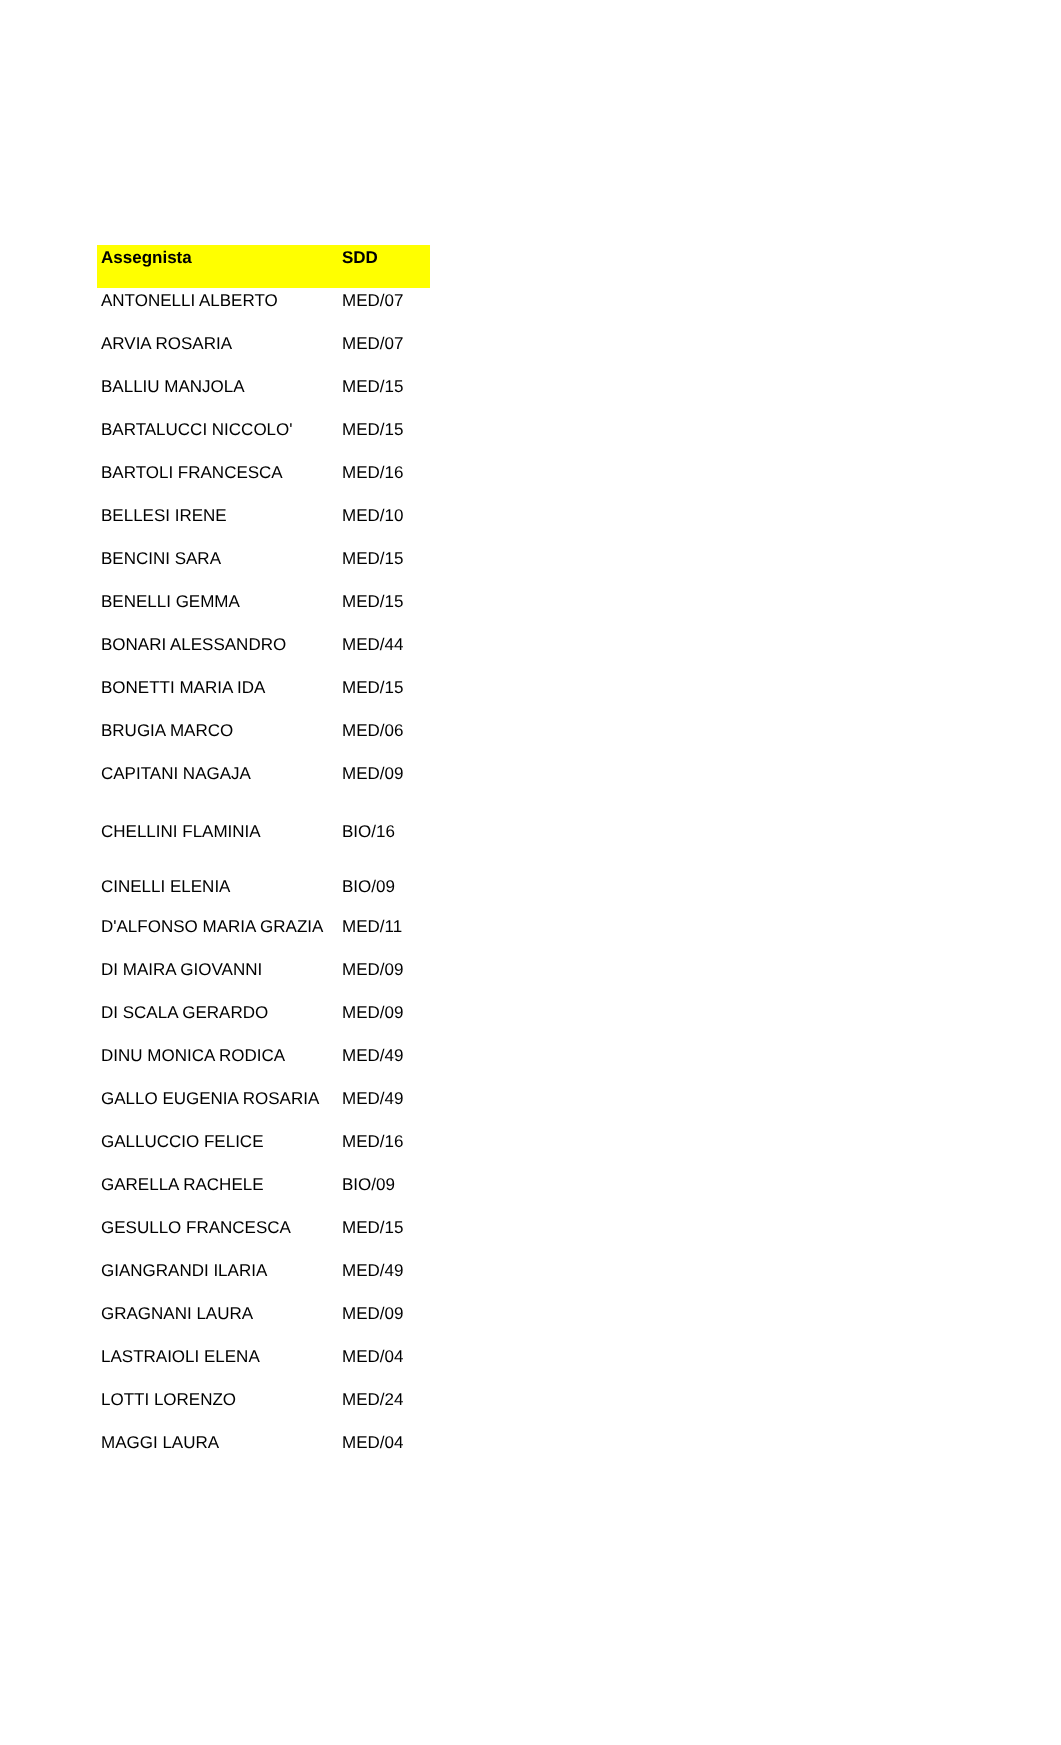| Assegnista | SDD |
| --- | --- |
| ANTONELLI ALBERTO | MED/07 |
| ARVIA ROSARIA | MED/07 |
| BALLIU MANJOLA | MED/15 |
| BARTALUCCI NICCOLO' | MED/15 |
| BARTOLI FRANCESCA | MED/16 |
| BELLESI IRENE | MED/10 |
| BENCINI SARA | MED/15 |
| BENELLI GEMMA | MED/15 |
| BONARI ALESSANDRO | MED/44 |
| BONETTI MARIA IDA | MED/15 |
| BRUGIA MARCO | MED/06 |
| CAPITANI NAGAJA | MED/09 |
| CHELLINI FLAMINIA | BIO/16 |
| CINELLI ELENIA | BIO/09 |
| D'ALFONSO MARIA GRAZIA | MED/11 |
| DI MAIRA GIOVANNI | MED/09 |
| DI SCALA GERARDO | MED/09 |
| DINU MONICA RODICA | MED/49 |
| GALLO EUGENIA ROSARIA | MED/49 |
| GALLUCCIO FELICE | MED/16 |
| GARELLA RACHELE | BIO/09 |
| GESULLO FRANCESCA | MED/15 |
| GIANGRANDI ILARIA | MED/49 |
| GRAGNANI LAURA | MED/09 |
| LASTRAIOLI ELENA | MED/04 |
| LOTTI LORENZO | MED/24 |
| MAGGI LAURA | MED/04 |